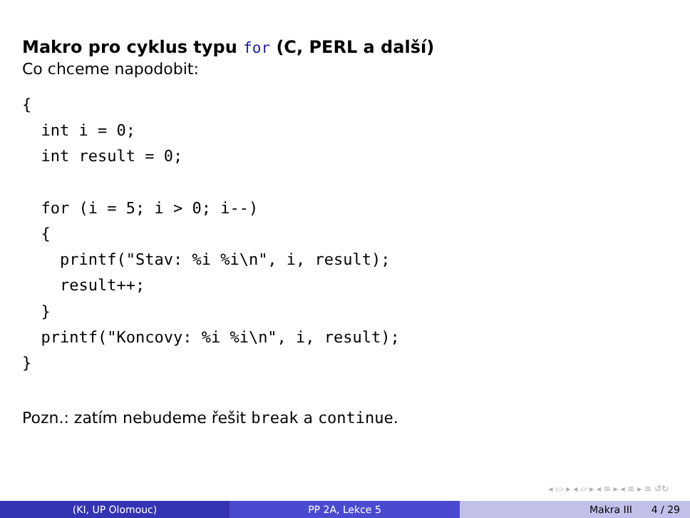Makro pro cyklus typu for (C, PERL a další)
Co chceme napodobit:
{
  int i = 0;
  int result = 0;

  for (i = 5; i > 0; i--)
  {
    printf("Stav: %i %i\n", i, result);
    result++;
  }
  printf("Koncovy: %i %i\n", i, result);
}
Pozn.: zatím nebudeme řešit break a continue.
◂ ▭ ▸ ◂ ▱ ▸ ◂ ≡ ▸ ◂ ≡ ▸ ≡ ↺↻
(KI, UP Olomouc) PP 2A, Lekce 5 Makra III 4 / 29